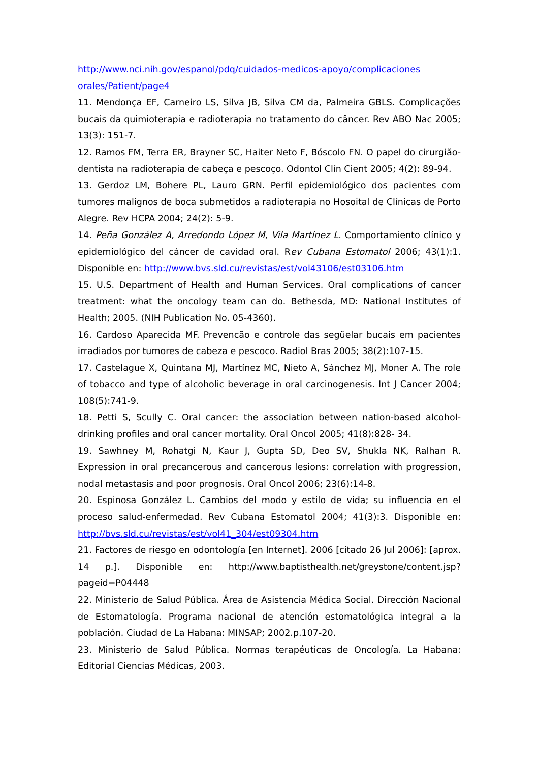http://www.nci.nih.gov/espanol/pdq/cuidados-medicos-apoyo/complicaciones orales/Patient/page4
11. Mendonça EF, Carneiro LS, Silva JB, Silva CM da, Palmeira GBLS. Complicações bucais da quimioterapia e radioterapia no tratamento do câncer. Rev ABO Nac 2005; 13(3): 151-7.
12. Ramos FM, Terra ER, Brayner SC, Haiter Neto F, Bóscolo FN. O papel do cirurgião-dentista na radioterapia de cabeça e pescoço. Odontol Clín Cient 2005; 4(2): 89-94.
13. Gerdoz LM, Bohere PL, Lauro GRN. Perfil epidemiológico dos pacientes com tumores malignos de boca submetidos a radioterapia no Hosoital de Clínicas de Porto Alegre. Rev HCPA 2004; 24(2): 5-9.
14. Peña González A, Arredondo López M, Vila Martínez L. Comportamiento clínico y epidemiológico del cáncer de cavidad oral. Rev Cubana Estomatol 2006; 43(1):1. Disponible en: http://www.bvs.sld.cu/revistas/est/vol43106/est03106.htm
15. U.S. Department of Health and Human Services. Oral complications of cancer treatment: what the oncology team can do. Bethesda, MD: National Institutes of Health; 2005. (NIH Publication No. 05-4360).
16. Cardoso Aparecida MF. Prevencão e controle das següelar bucais em pacientes irradiados por tumores de cabeza e pescoco. Radiol Bras 2005; 38(2):107-15.
17. Castelague X, Quintana MJ, Martínez MC, Nieto A, Sánchez MJ, Moner A. The role of tobacco and type of alcoholic beverage in oral carcinogenesis. Int J Cancer 2004; 108(5):741-9.
18. Petti S, Scully C. Oral cancer: the association between nation-based alcohol-drinking profiles and oral cancer mortality. Oral Oncol 2005; 41(8):828- 34.
19. Sawhney M, Rohatgi N, Kaur J, Gupta SD, Deo SV, Shukla NK, Ralhan R. Expression in oral precancerous and cancerous lesions: correlation with progression, nodal metastasis and poor prognosis. Oral Oncol 2006; 23(6):14-8.
20. Espinosa González L. Cambios del modo y estilo de vida; su influencia en el proceso salud-enfermedad. Rev Cubana Estomatol 2004; 41(3):3. Disponible en: http://bvs.sld.cu/revistas/est/vol41_304/est09304.htm
21. Factores de riesgo en odontología [en Internet]. 2006 [citado 26 Jul 2006]: [aprox. 14 p.]. Disponible en: http://www.baptisthealth.net/greystone/content.jsp?pageid=P04448
22. Ministerio de Salud Pública. Área de Asistencia Médica Social. Dirección Nacional de Estomatología. Programa nacional de atención estomatológica integral a la población. Ciudad de La Habana: MINSAP; 2002.p.107-20.
23. Ministerio de Salud Pública. Normas terapéuticas de Oncología. La Habana: Editorial Ciencias Médicas, 2003.